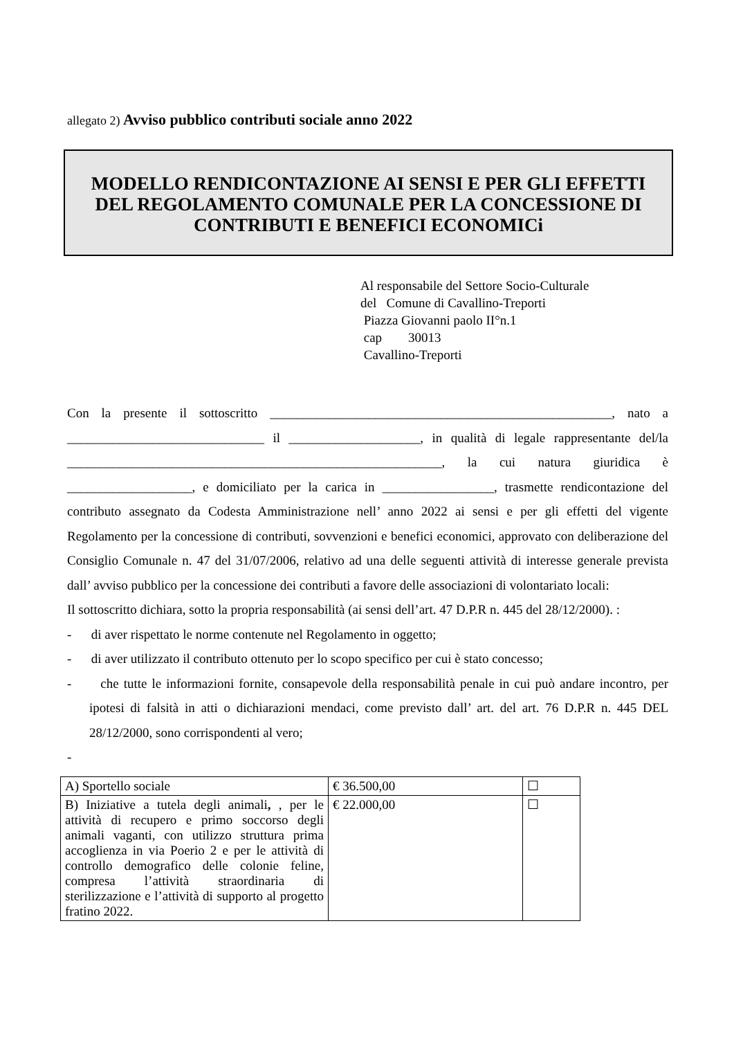allegato 2) Avviso pubblico contributi sociale anno 2022
MODELLO RENDICONTAZIONE AI SENSI E PER GLI EFFETTI DEL REGOLAMENTO COMUNALE PER LA CONCESSIONE DI CONTRIBUTI E BENEFICI ECONOMICi
Al responsabile del Settore Socio-Culturale
del Comune di Cavallino-Treporti
Piazza Giovanni paolo II°n.1
cap 30013
Cavallino-Treporti
Con la presente il sottoscritto ____________________________________________________, nato a ______________________________ il ____________________, in qualità di legale rappresentante del/la _________________________________________________________, la cui natura giuridica è ___________________, e domiciliato per la carica in _________________, trasmette rendicontazione del contributo assegnato da Codesta Amministrazione nell’ anno 2022 ai sensi e per gli effetti del vigente Regolamento per la concessione di contributi, sovvenzioni e benefici economici, approvato con deliberazione del Consiglio Comunale n. 47 del 31/07/2006, relativo ad una delle seguenti attività di interesse generale prevista dall’ avviso pubblico per la concessione dei contributi a favore delle associazioni di volontariato locali:
Il sottoscritto dichiara, sotto la propria responsabilità (ai sensi dell’art. 47 D.P.R n. 445 del 28/12/2000). :
- di aver rispettato le norme contenute nel Regolamento in oggetto;
- di aver utilizzato il contributo ottenuto per lo scopo specifico per cui è stato concesso;
- che tutte le informazioni fornite, consapevole della responsabilità penale in cui può andare incontro, per ipotesi di falsità in atti o dichiarazioni mendaci, come previsto dall’ art. del art. 76 D.P.R n. 445 DEL 28/12/2000, sono corrispondenti al vero;
-
| A) Sportello sociale | € 36.500,00 | ☐ |
| B) Iniziative a tutela degli animali , , per le attività di recupero e primo soccorso degli animali vaganti, con utilizzo struttura prima accoglienza in via Poerio 2 e per le attività di controllo demografico delle colonie feline, compresa l’attività straordinaria di sterilizzazione e l’attività di supporto al progetto fratino 2022. | € 22.000,00 | ☐ |